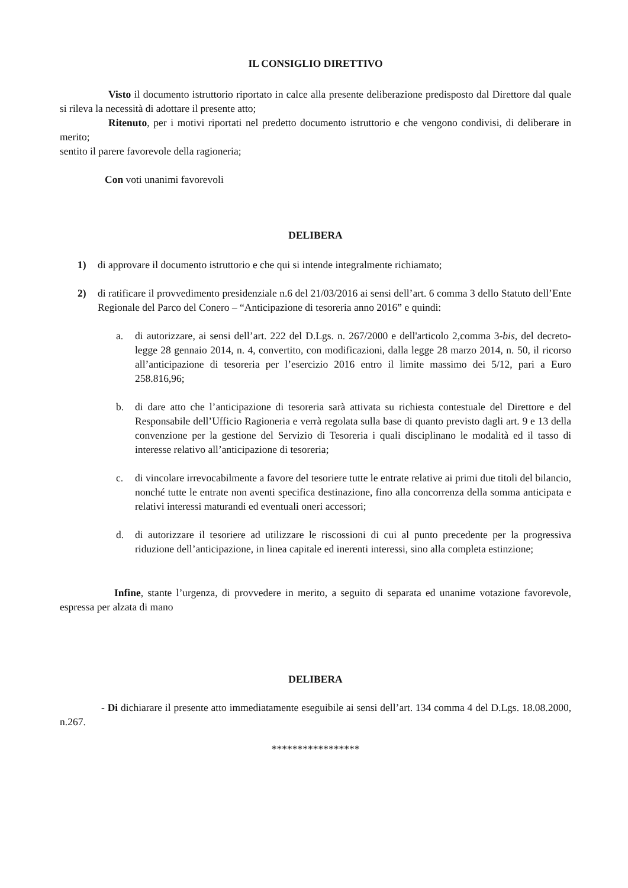IL CONSIGLIO DIRETTIVO
Visto il documento istruttorio riportato in calce alla presente deliberazione predisposto dal Direttore dal quale si rileva la necessità di adottare il presente atto;
Ritenuto, per i motivi riportati nel predetto documento istruttorio e che vengono condivisi, di deliberare in merito;
sentito il parere favorevole della ragioneria;
Con voti unanimi favorevoli
DELIBERA
1) di approvare il documento istruttorio e che qui si intende integralmente richiamato;
2) di ratificare il provvedimento presidenziale n.6 del 21/03/2016 ai sensi dell’art. 6 comma 3 dello Statuto dell’Ente Regionale del Parco del Conero – “Anticipazione di tesoreria anno 2016” e quindi:
a. di autorizzare, ai sensi dell’art. 222 del D.Lgs. n. 267/2000 e dell'articolo 2,comma 3-bis, del decreto-legge 28 gennaio 2014, n. 4, convertito, con modificazioni, dalla legge 28 marzo 2014, n. 50, il ricorso all’anticipazione di tesoreria per l’esercizio 2016 entro il limite massimo dei 5/12, pari a Euro 258.816,96;
b. di dare atto che l’anticipazione di tesoreria sarà attivata su richiesta contestuale del Direttore e del Responsabile dell’Ufficio Ragioneria e verrà regolata sulla base di quanto previsto dagli art. 9 e 13 della convenzione per la gestione del Servizio di Tesoreria i quali disciplinano le modalità ed il tasso di interesse relativo all’anticipazione di tesoreria;
c. di vincolare irrevocabilmente a favore del tesoriere tutte le entrate relative ai primi due titoli del bilancio, nonché tutte le entrate non aventi specifica destinazione, fino alla concorrenza della somma anticipata e relativi interessi maturandi ed eventuali oneri accessori;
d. di autorizzare il tesoriere ad utilizzare le riscossioni di cui al punto precedente per la progressiva riduzione dell’anticipazione, in linea capitale ed inerenti interessi, sino alla completa estinzione;
Infine, stante l’urgenza, di provvedere in merito, a seguito di separata ed unanime votazione favorevole, espressa per alzata di mano
DELIBERA
- Di dichiarare il presente atto immediatamente eseguibile ai sensi dell’art. 134 comma 4 del D.Lgs. 18.08.2000, n.267.
*****************